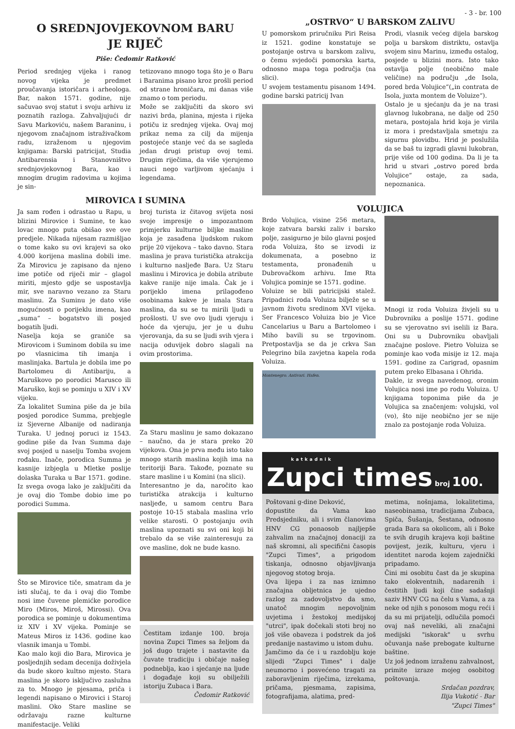- 3 - br. 100
O SREDNJOVJEKOVNOM BARU
JE RIJEČ
Piše: Čedomir Ratković
Period srednjeg vijeka i ranog novog vijeka je predmet proučavanja istoričara i arheologa. Bar, nakon 1571. godine, nije sačuvao svoj statut i svoju arhivu iz poznatih razloga. Zahvaljujući dr Savu Markoviću, našem Baraninu, i njegovom značajnom istraživačkom radu, izraženom u njegovim knjigama: Barski patricijat, Studia Antibarensia i Stanovništvo srednjovjekovnog Bara, kao i mnogim drugim radovima u kojima je sin-
tetizovano mnogo toga što je o Baru i Baranima pisano kroz prošli period od strane hroničara, mi danas više znamo o tom periodu.
Može se zaključiti da skoro svi nazivi brda, planina, mjesta i rijeka potiču iz srednjeg vijeka. Ovaj moj prikaz nema za cilj da mijenja postojeće stanje već da se sagleda jedan drugi pristup ovoj temi. Drugim riječima, da više vjerujemo nauci nego varljivom sjećanju i legendama.
MIROVICA I SUMINA
Ja sam rođen i odrastao u Rapu, u blizini Mirovice i Sumine, te kao lovac mnogo puta obišao sve ove predjele. Nikada nijesam razmišljao o tome kako su ovi krajevi sa oko 4.000 korijena maslina dobili ime. Za Mirovicu je zapisano da njeno ime potiče od riječi mir – glagol miriti, mjesto gdje se uspostavlja mir, sve naravno vezano za Staru maslinu. Za Suminu je dato više mogućnosti o porijeklu imena, kao „suma“ – bogatstvo ili posjed bogatih ljudi.
Naselja koja se graniče sa Mirovicom i Suminom dobila su ime po vlasnicima tih imanja i maslinjaka. Bartula je dobila ime po Bartolomeu di Antibariju, a Maruškovo po porodici Marusco ili Maruško, koji se pominju u XIV i XV vijeku.
Za lokalitet Sumina piše da je bila posjed porodice Summa, prebjegle iz Sjeverne Albanije od nadiranja Turaka. U jednoj poruci iz 1543. godine piše da Ivan Summa daje svoj posjed u naselju Tomba svojem rođaku. Inače, porodica Summa je kasnije izbjegla u Mletke poslije dolaska Turaka u Bar 1571. godine. Iz svega ovoga lako je zaključiti da je ovaj dio Tombe dobio ime po porodici Summa.
Što se Mirovice tiče, smatram da je isti slučaj, te da i ovaj dio Tombe nosi ime čuvene plemićke porodice Miro (Miros, Miroš, Mirossi). Ova porodica se pominje u dokumentima iz XIV i XV vijeka. Pominje se Mateus Miros iz 1436. godine kao vlasnik imanja u Tombi.
Kao malo koji dio Bara, Mirovica je posljednjih sedam decenija doživjela da bude skoro kultno mjesto. Stara maslina je skoro isključivo zaslužna za to. Mnogo je pjesama, priča i legendi napisano o Mirovici i Staroj maslini. Oko Stare masline se održavaju razne kulturne manifestacije. Veliki
broj turista iz čitavog svijeta nosi svoje impresije o impozantnom primjerku kulturne biljke masline koja je zasađena ljudskom rukom prije 20 vijekova – tako davno. Stara maslina je prava turistička atrakcija i kulturno nasljeđe Bara. Uz Staru maslinu i Mirovica je dobila atribute kakve ranije nije imala. Čak je i porijeklo imena prilagođeno osobinama kakve je imala Stara maslina, da su se tu mirili ljudi u prošlosti. U sve ovo ljudi vjeruju i hoće da vjeruju, jer je u duhu vjerovanja, da su se ljudi svih vjera i nacija oduvijek dobro slagali na ovim prostorima.
Za Staru maslinu je samo dokazano – naučno, da je stara preko 20 vijekova. Ona je prva među isto tako mnogo starih maslina kojih ima na teritoriji Bara. Takođe, poznate su stare masline i u Komini (na slici).
Interesantno je da, naročito kao turistička atrakcija i kulturno nasljeđe, u samom centru Bara postoje 10-15 stabala maslina vrlo velike starosti. O postojanju ovih maslina upoznati su svi oni koji bi trebalo da se više zainteresuju za ove masline, dok ne bude kasno.
Čestitam izdanje 100. broja novina Zupci Times sa željom da još dugo trajete i nastavite da čuvate tradiciju i običaje našeg podneblja, kao i sjećanje na ljude i događaje koji su obilježili istoriju Zubaca i Bara.
Čedomir Ratković
„OSTRVO“ U BARSKOM ZALIVU
U pomorskom priručniku Piri Reisa iz 1521. godine konstatuje se postojanje ostrva u barskom zalivu, o čemu svjedoči pomorska karta, odnosno mapa toga područja (na slici).
U svojem testamentu pisanom 1494. godine barski patricij Ivan
Prodi, vlasnik većeg dijela barskog polja u barskom distriktu, ostavlja svojem sinu Marinu, između ostalog, posjede u blizini mora. Isto tako ostavlja polje (neobično male veličine) na području „de Isola, pored brda Volujice“(„in contrata de Isola, juxta montem de Voluize“).
Ostalo je u sjećanju da je na trasi glavnog lukobrana, ne dalje od 250 metara, postojala hrid koja je virila iz mora i predstavljala smetnju za sigurnu plovidbu. Hrid je poslužila da se baš tu izgradi glavni lukobran, prije više od 100 godina. Da li je ta hrid u stvari „ostrvo pored brda Volujice“ ostaje, za sada, nepoznanica.
VOLUJICA
Brdo Volujica, visine 256 metara, koje zatvara barski zaliv i barsko polje, zasigurno je bilo glavni posjed roda Voluiza, što se izvodi iz dokumenata, a posebno iz testamenta, pronađenih u Dubrovačkom arhivu. Ime Rta Volujica pominje se 1571. godine.
Voluize se bili patricijski stalež. Pripadnici roda Voluiza bilježe se u javnom životu sredinom XVI vijeka. Ser Francesco Voluiza bio je Vice Cancelarius u Baru a Bartolomeo i Miho bavili su se trgovinom. Pretpostavlja se da je crkva San Pelegrino bila zavjetna kapela roda Voluiza.
Montenegro. Antivari. Hafen.
Mnogi iz roda Voluiza živjeli su u Dubrovniku a poslije 1571. godine su se vjerovatno svi iselili iz Bara. Oni su u Dubrovniku obavljali značajne poslove. Pietro Voluiza se pominje kao vođa misije iz 12. maja 1591. godine za Carigrad, opasnim putem preko Elbasana i Ohrida.
Dakle, iz svega navedenog, oronim Volujica nosi ime po rodu Voluiza. U knjigama toponima piše da je Volujica sa značenjem: volujski, vol (vo), što nije neobično jer se nije znalo za postojanje roda Voluiza.
katkadnik
Zupci times broj 100.
Poštovani g-dine Deković,
dopustite da Vama kao Predsjedniku, ali i svim članovima HNV CG ponaosob najljepše zahvalim na značajnoj donaciji za naš skromni, ali specifični časopis "Zupci Times", a prigodom tiskanja, odnosno objavljivanja njegovog stotog broja.
Ova lijepa i za nas iznimno značajna obljetnica je ujedno razlog za zadovoljstvo da smo, unatoč mnogim nepovoljnim uvjetima i žestokoj medijskoj "utrci", ipak dočekali stoti broj no još više obaveza i podstrek da još predanije nastavimo u istom duhu.
Jamčimo da će i u razdoblju koje slijedi "Zupci Times" i dalje neumorno i posvećeno tragati za zaboravljenim riječima, izrekama, pričama, pjesmama, zapisima, fotografijama, alatima, pred-
metima, nošnjama, lokalitetima, naseobinama, tradicijama Zubaca, Spiča, Šušanja, Šestana, odnosno grada Bara sa okolicom, ali i Boke te svih drugih krajeva koji baštine povijest, jezik, kulturu, vjeru i identitet naroda kojem zajednički pripadamo.
Čini mi osobitu čast da je skupina tako elokventnih, nadarenih i čestitih ljudi koji čine sadašnji saziv HNV CG na čelu s Vama, a za neke od njih s ponosom mogu reći i da su mi prijatelji, odlučila pomoći ovaj naš neveliki, ali značajni medijski "iskorak" u svrhu očuvanja naše prebogate kulturne baštine.
Uz još jednom izraženu zahvalnost, primite izraze mojeg osobitog poštovanja.
Srdačan pozdrav,
Ilija Vukotić - Bar
"Zupci Times"